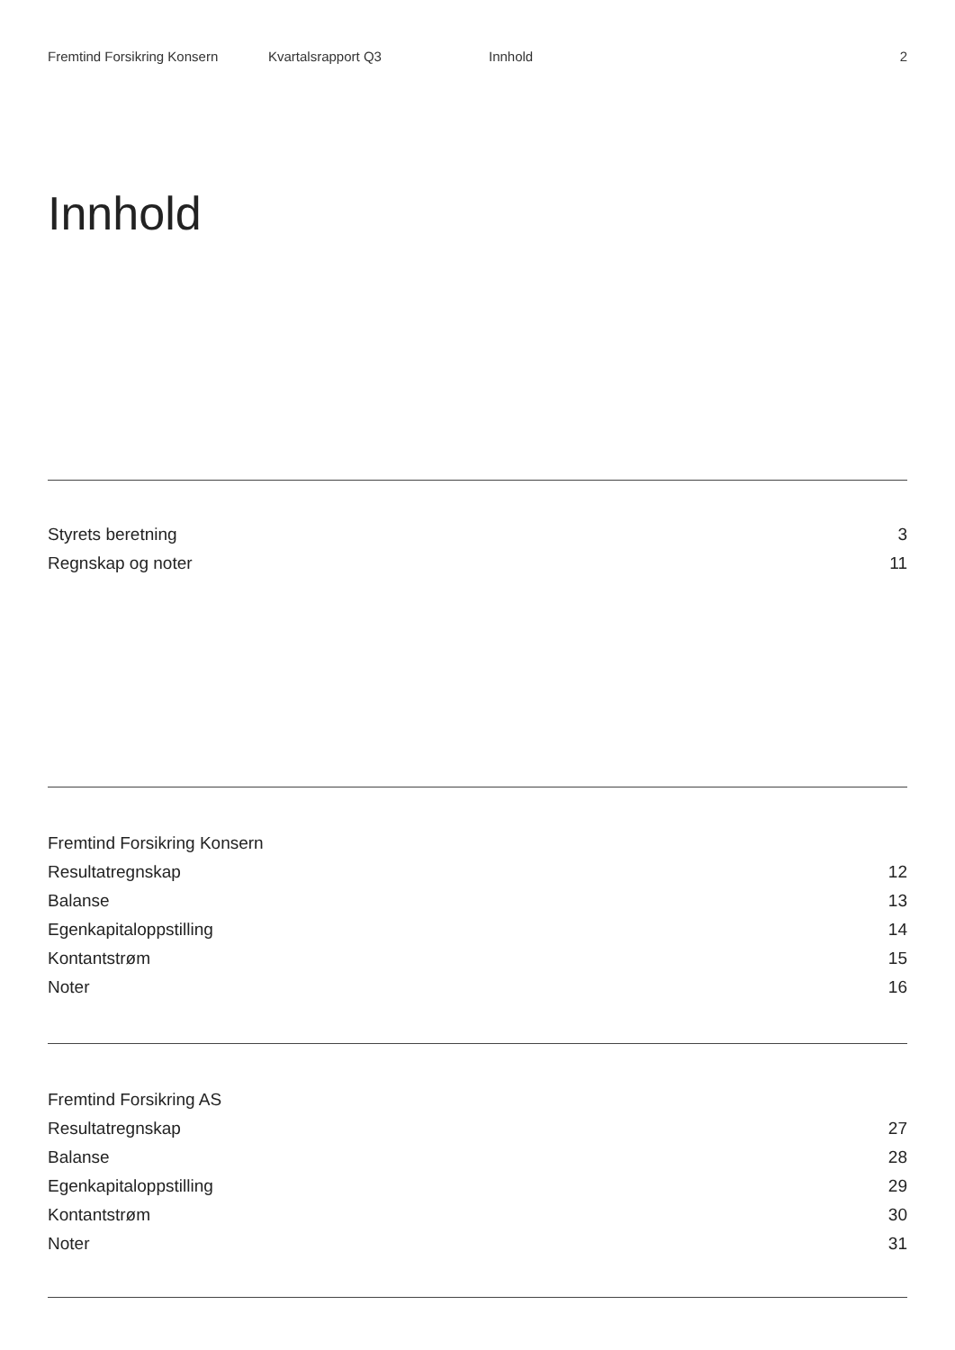Fremtind Forsikring Konsern Kvartalsrapport Q3 Innhold 2
Innhold
Styrets beretning 3
Regnskap og noter 11
Fremtind Forsikring Konsern
Resultatregnskap 12
Balanse 13
Egenkapitaloppstilling 14
Kontantstrøm 15
Noter 16
Fremtind Forsikring AS
Resultatregnskap 27
Balanse 28
Egenkapitaloppstilling 29
Kontantstrøm 30
Noter 31